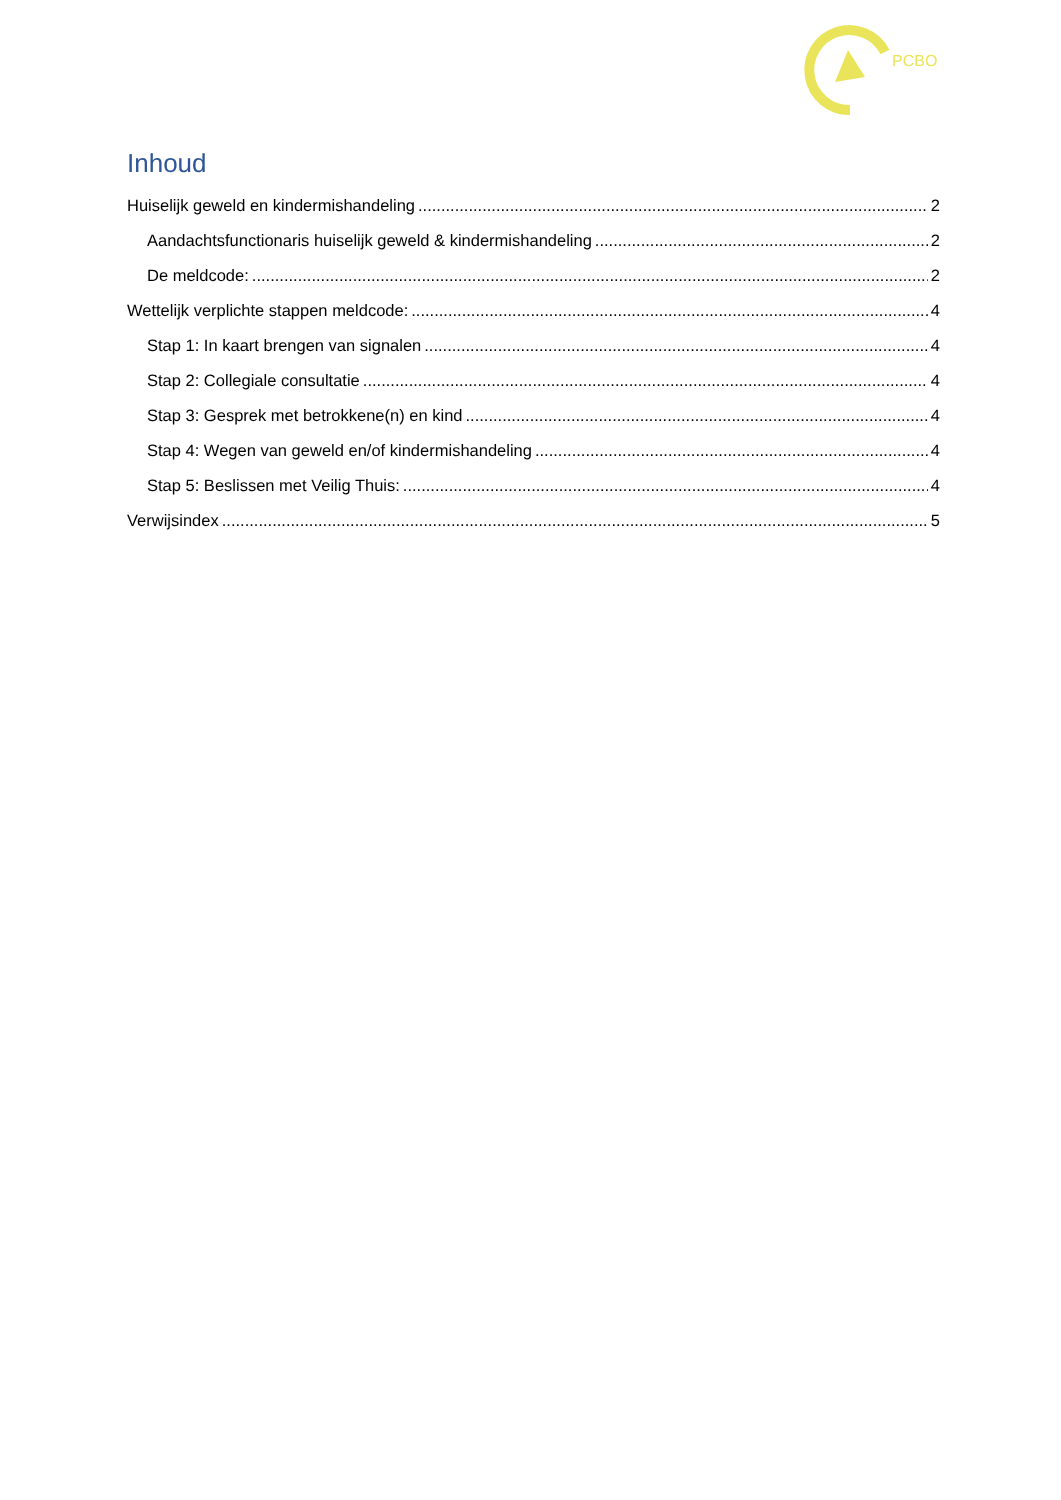PCBO
Inhoud
Huiselijk geweld en kindermishandeling 2
Aandachtsfunctionaris huiselijk geweld & kindermishandeling 2
De meldcode: 2
Wettelijk verplichte stappen meldcode: 4
Stap 1: In kaart brengen van signalen 4
Stap 2: Collegiale consultatie 4
Stap 3: Gesprek met betrokkene(n) en kind 4
Stap 4: Wegen van geweld en/of kindermishandeling 4
Stap 5: Beslissen met Veilig Thuis: 4
Verwijsindex 5